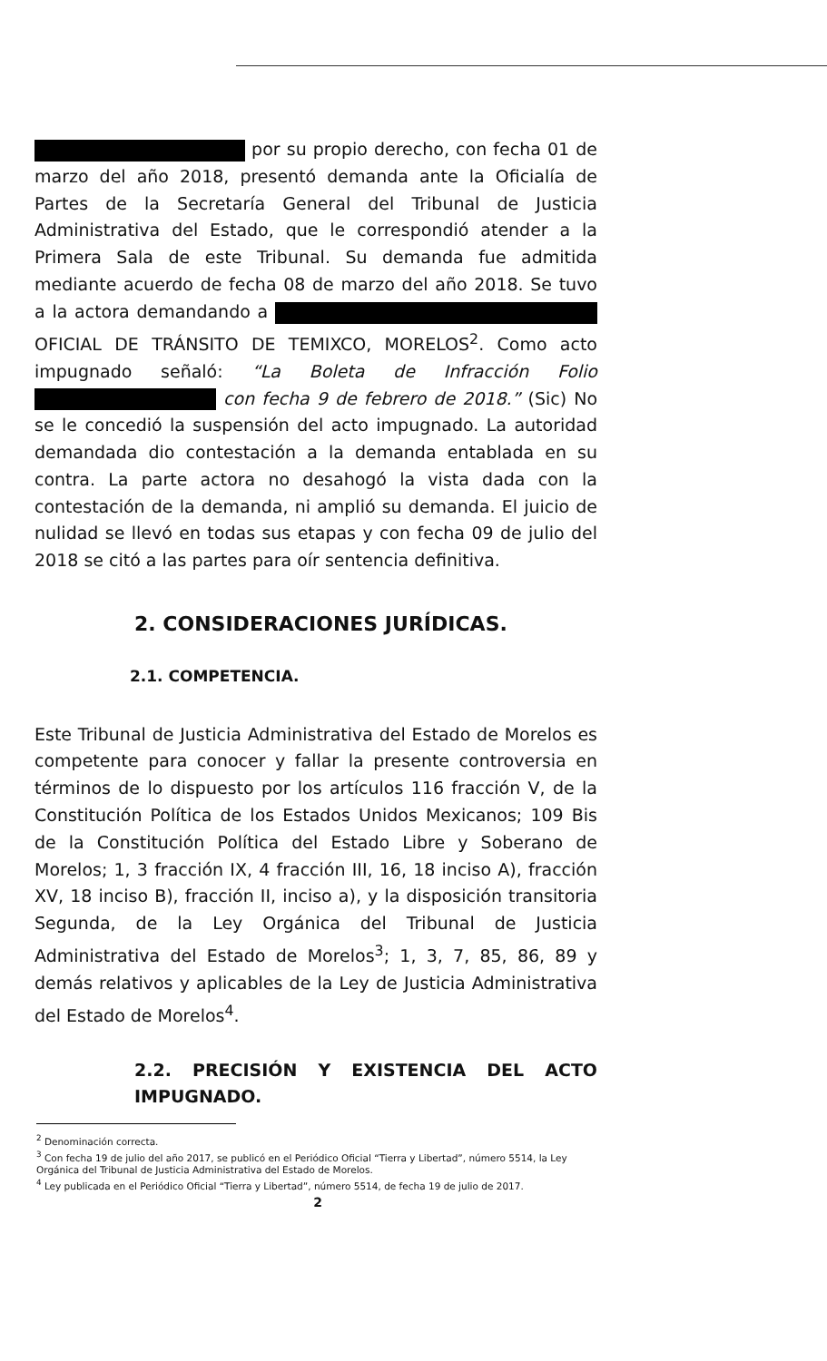por su propio derecho, con fecha 01 de marzo del año 2018, presentó demanda ante la Oficialía de Partes de la Secretaría General del Tribunal de Justicia Administrativa del Estado, que le correspondió atender a la Primera Sala de este Tribunal. Su demanda fue admitida mediante acuerdo de fecha 08 de marzo del año 2018. Se tuvo a la actora demandando a OFICIAL DE TRÁNSITO DE TEMIXCO, MORELOS<sup>2</sup>. Como acto impugnado señaló: “La Boleta de Infracción Folio con fecha 9 de febrero de 2018.” (Sic) No se le concedió la suspensión del acto impugnado. La autoridad demandada dio contestación a la demanda entablada en su contra. La parte actora no desahogó la vista dada con la contestación de la demanda, ni amplió su demanda. El juicio de nulidad se llevó en todas sus etapas y con fecha 09 de julio del 2018 se citó a las partes para oír sentencia definitiva.
2. CONSIDERACIONES JURÍDICAS.
2.1. COMPETENCIA.
Este Tribunal de Justicia Administrativa del Estado de Morelos es competente para conocer y fallar la presente controversia en términos de lo dispuesto por los artículos 116 fracción V, de la Constitución Política de los Estados Unidos Mexicanos; 109 Bis de la Constitución Política del Estado Libre y Soberano de Morelos; 1, 3 fracción IX, 4 fracción III, 16, 18 inciso A), fracción XV, 18 inciso B), fracción II, inciso a), y la disposición transitoria Segunda, de la Ley Orgánica del Tribunal de Justicia Administrativa del Estado de Morelos<sup>3</sup>; 1, 3, 7, 85, 86, 89 y demás relativos y aplicables de la Ley de Justicia Administrativa del Estado de Morelos<sup>4</sup>.
2.2. PRECISIÓN Y EXISTENCIA DEL ACTO IMPUGNADO.
<sup>2</sup> Denominación correcta.
<sup>3</sup> Con fecha 19 de julio del año 2017, se publicó en el Periódico Oficial “Tierra y Libertad”, número 5514, la Ley Orgánica del Tribunal de Justicia Administrativa del Estado de Morelos.
<sup>4</sup> Ley publicada en el Periódico Oficial “Tierra y Libertad”, número 5514, de fecha 19 de julio de 2017.
2